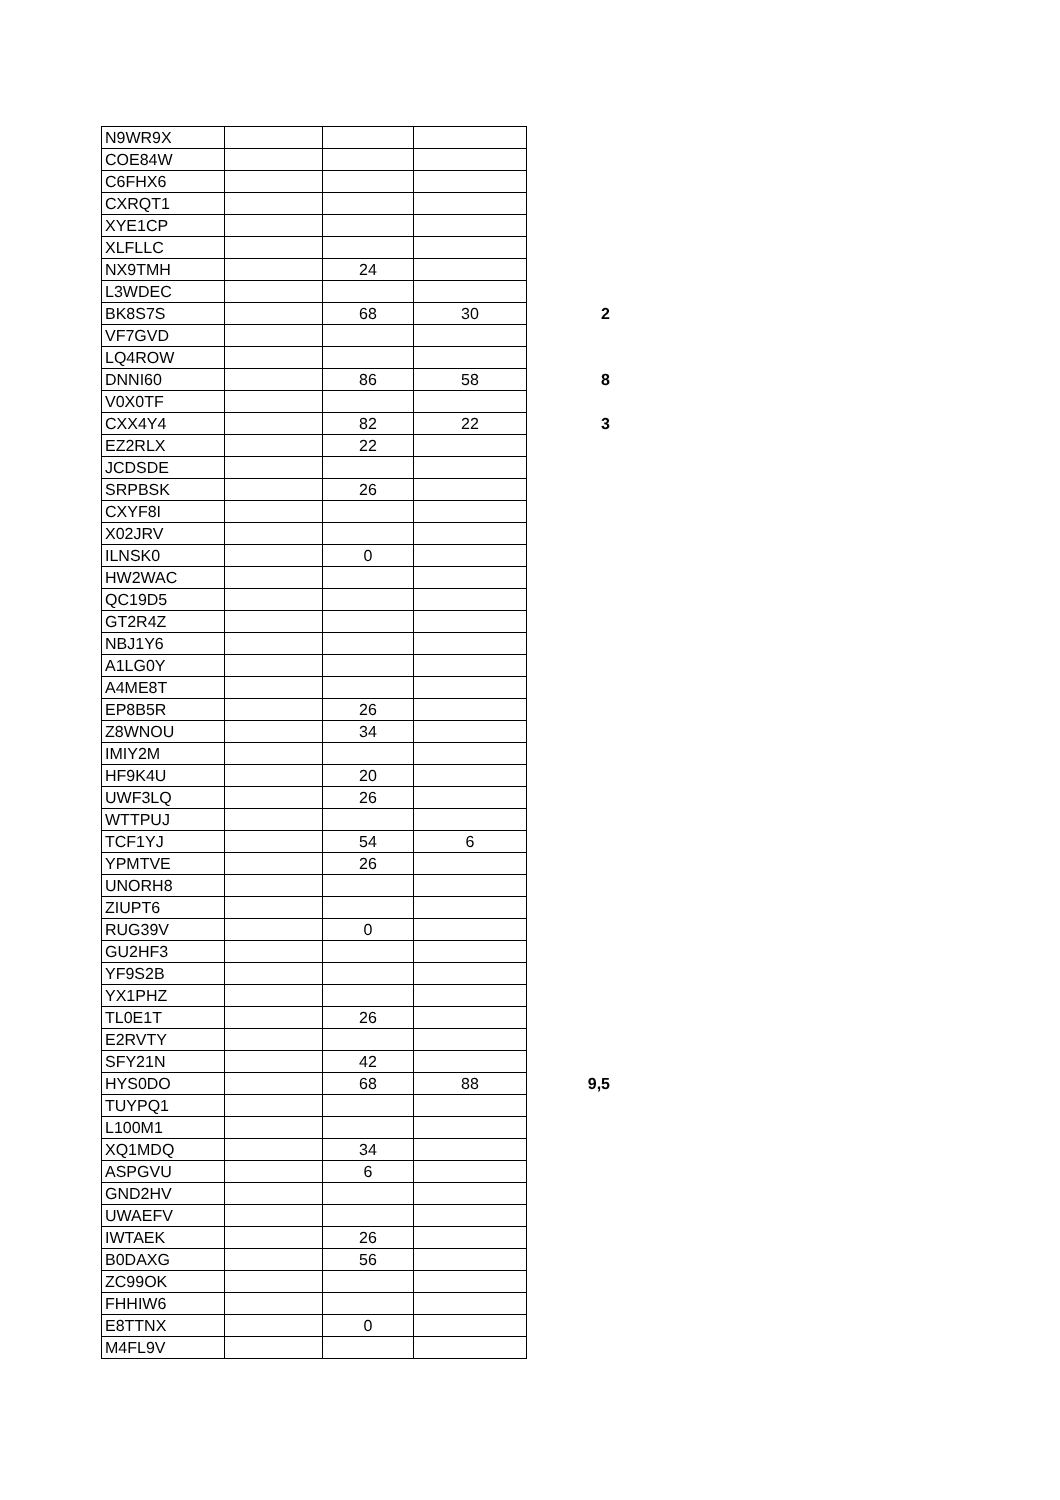| N9WR9X | | | | |
| COE84W | | | | |
| C6FHX6 | | | | |
| CXRQT1 | | | | |
| XYE1CP | | | | |
| XLFLLC | | | | |
| NX9TMH | | 24 | | |
| L3WDEC | | | | |
| BK8S7S | | 68 | 30 | 2 |
| VF7GVD | | | | |
| LQ4ROW | | | | |
| DNNI60 | | 86 | 58 | 8 |
| V0X0TF | | | | |
| CXX4Y4 | | 82 | 22 | 3 |
| EZ2RLX | | 22 | | |
| JCDSDE | | | | |
| SRPBSK | | 26 | | |
| CXYF8I | | | | |
| X02JRV | | | | |
| ILNSK0 | | 0 | | |
| HW2WAC | | | | |
| QC19D5 | | | | |
| GT2R4Z | | | | |
| NBJ1Y6 | | | | |
| A1LG0Y | | | | |
| A4ME8T | | | | |
| EP8B5R | | 26 | | |
| Z8WNOU | | 34 | | |
| IMIY2M | | | | |
| HF9K4U | | 20 | | |
| UWF3LQ | | 26 | | |
| WTTPUJ | | | | |
| TCF1YJ | | 54 | 6 | |
| YPMTVE | | 26 | | |
| UNORH8 | | | | |
| ZIUPT6 | | | | |
| RUG39V | | 0 | | |
| GU2HF3 | | | | |
| YF9S2B | | | | |
| YX1PHZ | | | | |
| TL0E1T | | 26 | | |
| E2RVTY | | | | |
| SFY21N | | 42 | | |
| HYS0DO | | 68 | 88 | 9,5 |
| TUYPQ1 | | | | |
| L100M1 | | | | |
| XQ1MDQ | | 34 | | |
| ASPGVU | | 6 | | |
| GND2HV | | | | |
| UWAEFV | | | | |
| IWTAEK | | 26 | | |
| B0DAXG | | 56 | | |
| ZC99OK | | | | |
| FHHIW6 | | | | |
| E8TTNX | | 0 | | |
| M4FL9V | | | | |